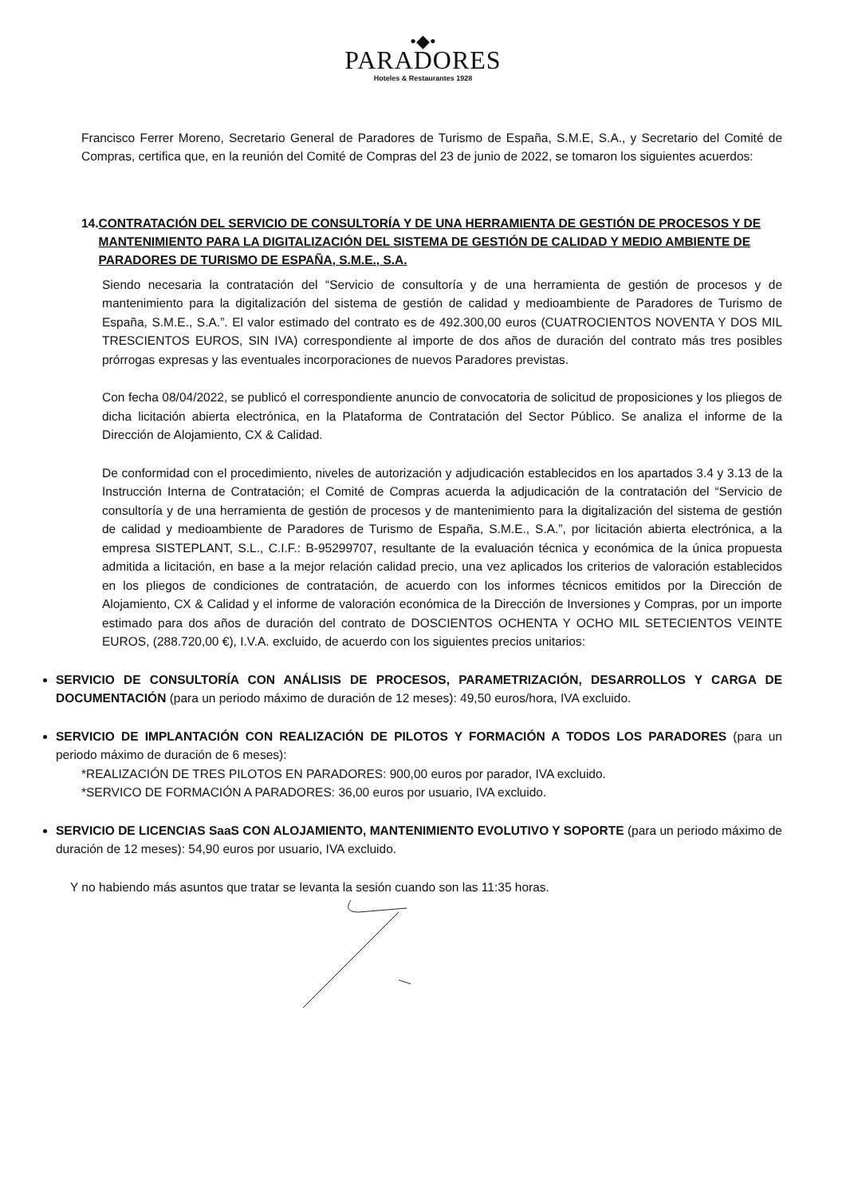•◆•
PARADORES
Hoteles & Restaurantes 1928
Francisco Ferrer Moreno, Secretario General de Paradores de Turismo de España, S.M.E, S.A., y Secretario del Comité de Compras, certifica que, en la reunión del Comité de Compras del 23 de junio de 2022, se tomaron los siguientes acuerdos:
14. CONTRATACIÓN DEL SERVICIO DE CONSULTORÍA Y DE UNA HERRAMIENTA DE GESTIÓN DE PROCESOS Y DE MANTENIMIENTO PARA LA DIGITALIZACIÓN DEL SISTEMA DE GESTIÓN DE CALIDAD Y MEDIO AMBIENTE DE PARADORES DE TURISMO DE ESPAÑA, S.M.E., S.A.
Siendo necesaria la contratación del “Servicio de consultoría y de una herramienta de gestión de procesos y de mantenimiento para la digitalización del sistema de gestión de calidad y medioambiente de Paradores de Turismo de España, S.M.E., S.A.”. El valor estimado del contrato es de 492.300,00 euros (CUATROCIENTOS NOVENTA Y DOS MIL TRESCIENTOS EUROS, SIN IVA) correspondiente al importe de dos años de duración del contrato más tres posibles prórrogas expresas y las eventuales incorporaciones de nuevos Paradores previstas.
Con fecha 08/04/2022, se publicó el correspondiente anuncio de convocatoria de solicitud de proposiciones y los pliegos de dicha licitación abierta electrónica, en la Plataforma de Contratación del Sector Público. Se analiza el informe de la Dirección de Alojamiento, CX & Calidad.
De conformidad con el procedimiento, niveles de autorización y adjudicación establecidos en los apartados 3.4 y 3.13 de la Instrucción Interna de Contratación; el Comité de Compras acuerda la adjudicación de la contratación del “Servicio de consultoría y de una herramienta de gestión de procesos y de mantenimiento para la digitalización del sistema de gestión de calidad y medioambiente de Paradores de Turismo de España, S.M.E., S.A.”, por licitación abierta electrónica, a la empresa SISTEPLANT, S.L., C.I.F.: B-95299707, resultante de la evaluación técnica y económica de la única propuesta admitida a licitación, en base a la mejor relación calidad precio, una vez aplicados los criterios de valoración establecidos en los pliegos de condiciones de contratación, de acuerdo con los informes técnicos emitidos por la Dirección de Alojamiento, CX & Calidad y el informe de valoración económica de la Dirección de Inversiones y Compras, por un importe estimado para dos años de duración del contrato de DOSCIENTOS OCHENTA Y OCHO MIL SETECIENTOS VEINTE EUROS, (288.720,00 €), I.V.A. excluido, de acuerdo con los siguientes precios unitarios:
SERVICIO DE CONSULTORÍA CON ANÁLISIS DE PROCESOS, PARAMETRIZACIÓN, DESARROLLOS Y CARGA DE DOCUMENTACIÓN (para un periodo máximo de duración de 12 meses): 49,50 euros/hora, IVA excluido.
SERVICIO DE IMPLANTACIÓN CON REALIZACIÓN DE PILOTOS Y FORMACIÓN A TODOS LOS PARADORES (para un periodo máximo de duración de 6 meses):
*REALIZACIÓN DE TRES PILOTOS EN PARADORES: 900,00 euros por parador, IVA excluido.
*SERVICO DE FORMACIÓN A PARADORES: 36,00 euros por usuario, IVA excluido.
SERVICIO DE LICENCIAS SaaS CON ALOJAMIENTO, MANTENIMIENTO EVOLUTIVO Y SOPORTE (para un periodo máximo de duración de 12 meses): 54,90 euros por usuario, IVA excluido.
Y no habiendo más asuntos que tratar se levanta la sesión cuando son las 11:35 horas.